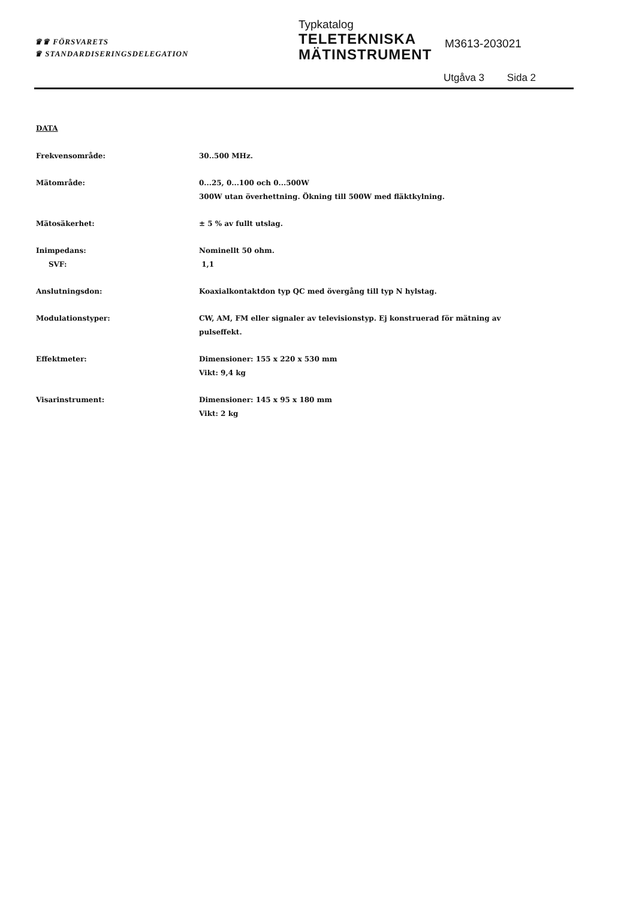♛♛ FÖRSVARETS
♛ STANDARDISERINGSDELEGATION
Typkatalog
TELETEKNISKA
MÄTINSTRUMENT
M3613-203021
Utgåva 3 Sida 2
DATA
Frekvensområde: 30..500 MHz.
Mätområde: 0...25, 0...100 och 0...500W
300W utan överhettning. Ökning till 500W med fläktkylning.
Mätosäkerhet: ± 5 % av fullt utslag.
Inimpedans:
SVF:
Nominellt 50 ohm.
1,1
Anslutningsdon: Koaxialkontaktdon typ QC med övergång till typ N hylstag.
Modulationstyper: CW, AM, FM eller signaler av televisionstyp. Ej konstruerad för mätning av pulseffekt.
Effektmeter: Dimensioner: 155 x 220 x 530 mm
Vikt: 9,4 kg
Visarinstrument: Dimensioner: 145 x 95 x 180 mm
Vikt: 2 kg